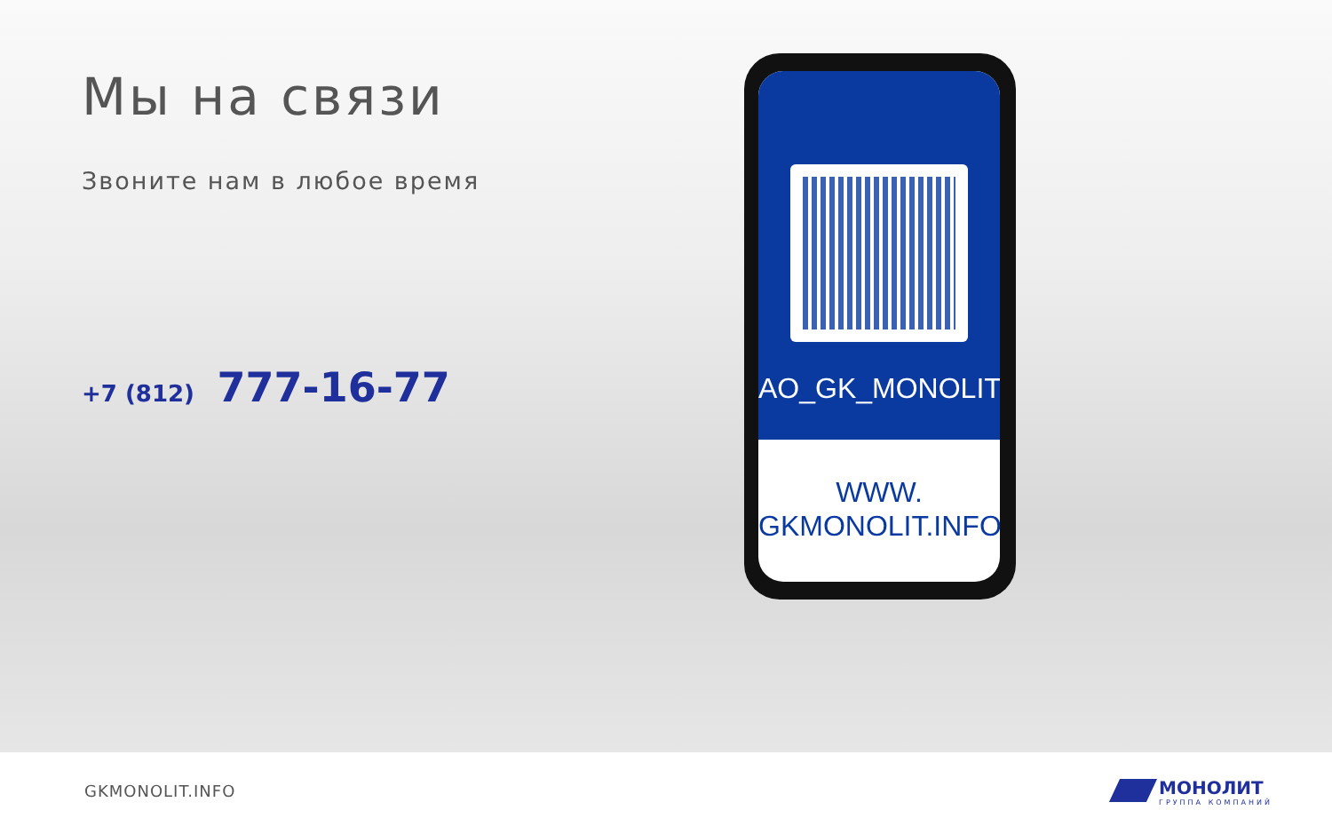Мы на связи
Звоните нам в любое время
+7 (812) 777-16-77
AO_GK_MONOLIT
WWW.
GKMONOLIT.INFO
GKMONOLIT.INFO МОНОЛИТ
ГРУППА КОМПАНИЙ